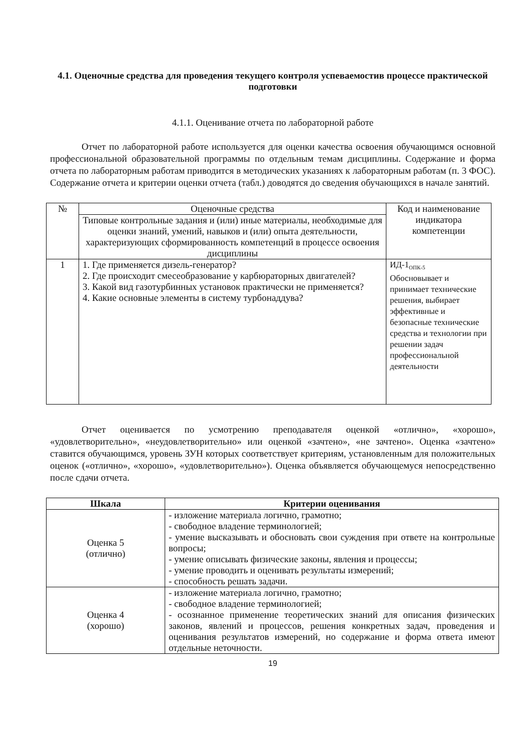4.1. Оценочные средства для проведения текущего контроля успеваемостив процессе практической подготовки
4.1.1. Оценивание отчета по лабораторной работе
Отчет по лабораторной работе используется для оценки качества освоения обучающимся основной профессиональной образовательной программы по отдельным темам дисциплины. Содержание и форма отчета по лабораторным работам приводится в методических указаниях к лабораторным работам (п. 3 ФОС). Содержание отчета и критерии оценки отчета (табл.) доводятся до сведения обучающихся в начале занятий.
| № | Оценочные средства | Код и наименование индикатора компетенции |
| | Типовые контрольные задания и (или) иные материалы, необходимые для оценки знаний, умений, навыков и (или) опыта деятельности, характеризующих сформированность компетенций в процессе освоения дисциплины | |
| 1 | 1. Где применяется дизель-генератор? 2. Где происходит смесеобразование у карбюраторных двигателей? 3. Какой вид газотурбинных установок практически не применяется? 4. Какие основные элементы в систему турбонаддува? | ИД-1<sub>ОПК-5</sub> Обосновывает и принимает технические решения, выбирает эффективные и безопасные технические средства и технологии при решении задач профессиональной деятельности |
Отчет оценивается по усмотрению преподавателя оценкой «отлично», «хорошо», «удовлетворительно», «неудовлетворительно» или оценкой «зачтено», «не зачтено». Оценка «зачтено» ставится обучающимся, уровень ЗУН которых соответствует критериям, установленным для положительных оценок («отлично», «хорошо», «удовлетворительно»). Оценка объявляется обучающемуся непосредственно после сдачи отчета.
| Шкала | Критерии оценивания |
| --- | --- |
| Оценка 5 (отлично) | - изложение материала логично, грамотно; - свободное владение терминологией; - умение высказывать и обосновать свои суждения при ответе на контрольные вопросы; - умение описывать физические законы, явления и процессы; - умение проводить и оценивать результаты измерений; - способность решать задачи. |
| Оценка 4 (хорошо) | - изложение материала логично, грамотно; - свободное владение терминологией; - осознанное применение теоретических знаний для описания физических законов, явлений и процессов, решения конкретных задач, проведения и оценивания результатов измерений, но содержание и форма ответа имеют отдельные неточности. |
19